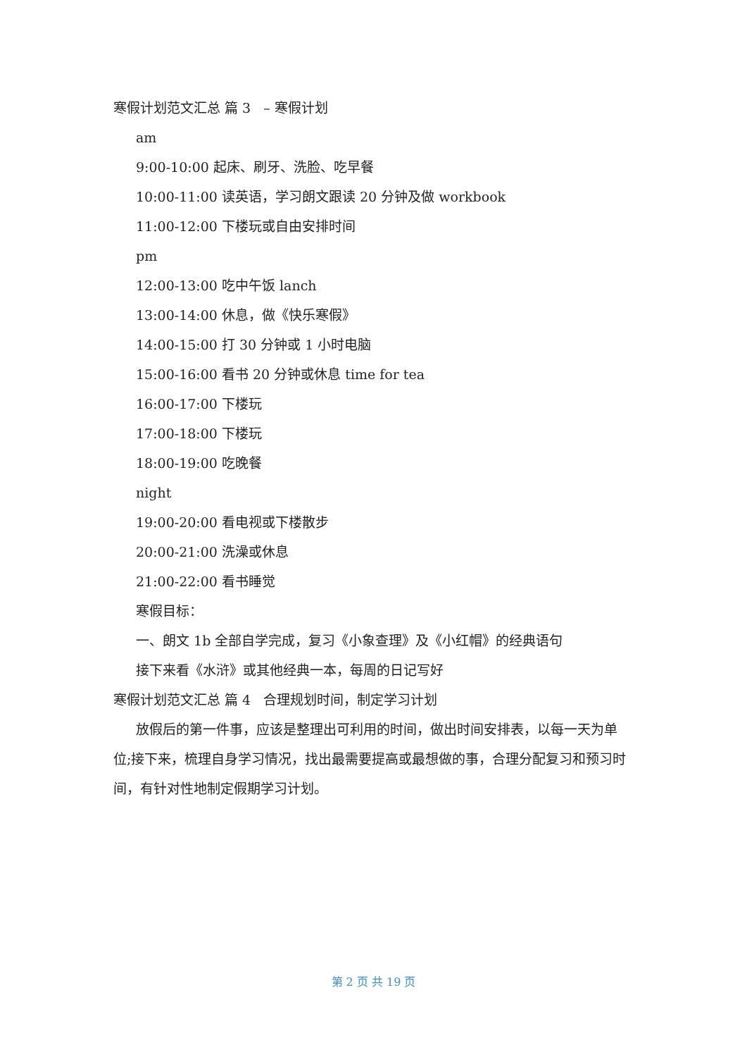寒假计划范文汇总 篇 3 – 寒假计划
am
9:00-10:00 起床、刷牙、洗脸、吃早餐
10:00-11:00 读英语，学习朗文跟读 20 分钟及做 workbook
11:00-12:00 下楼玩或自由安排时间
pm
12:00-13:00 吃中午饭 lanch
13:00-14:00 休息，做《快乐寒假》
14:00-15:00 打 30 分钟或 1 小时电脑
15:00-16:00 看书 20 分钟或休息 time for tea
16:00-17:00 下楼玩
17:00-18:00 下楼玩
18:00-19:00 吃晚餐
night
19:00-20:00 看电视或下楼散步
20:00-21:00 洗澡或休息
21:00-22:00 看书睡觉
寒假目标：
一、朗文 1b 全部自学完成，复习《小象查理》及《小红帽》的经典语句
接下来看《水浒》或其他经典一本，每周的日记写好
寒假计划范文汇总 篇 4 合理规划时间，制定学习计划
放假后的第一件事，应该是整理出可利用的时间，做出时间安排表，以每一天为单位;接下来，梳理自身学习情况，找出最需要提高或最想做的事，合理分配复习和预习时间，有针对性地制定假期学习计划。
第 2 页 共 19 页